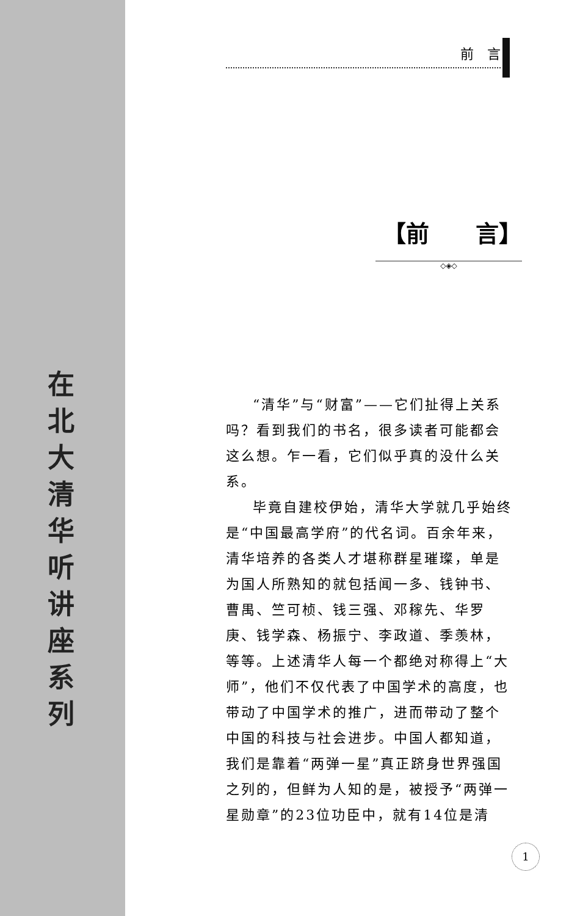在北大清华听讲座系列
前　言
【前　　言】
◇◈◇
“清华”与“财富”——它们扯得上关系吗？看到我们的书名，很多读者可能都会这么想。乍一看，它们似乎真的没什么关系。
毕竟自建校伊始，清华大学就几乎始终是“中国最高学府”的代名词。百余年来，清华培养的各类人才堪称群星璀璨，单是为国人所熟知的就包括闻一多、钱钟书、曹禺、竺可桢、钱三强、邓稼先、华罗庚、钱学森、杨振宁、李政道、季羡林，等等。上述清华人每一个都绝对称得上“大师”，他们不仅代表了中国学术的高度，也带动了中国学术的推广，进而带动了整个中国的科技与社会进步。中国人都知道，我们是靠着“两弹一星”真正跻身世界强国之列的，但鲜为人知的是，被授予“两弹一星勋章”的23位功臣中，就有14位是清
1